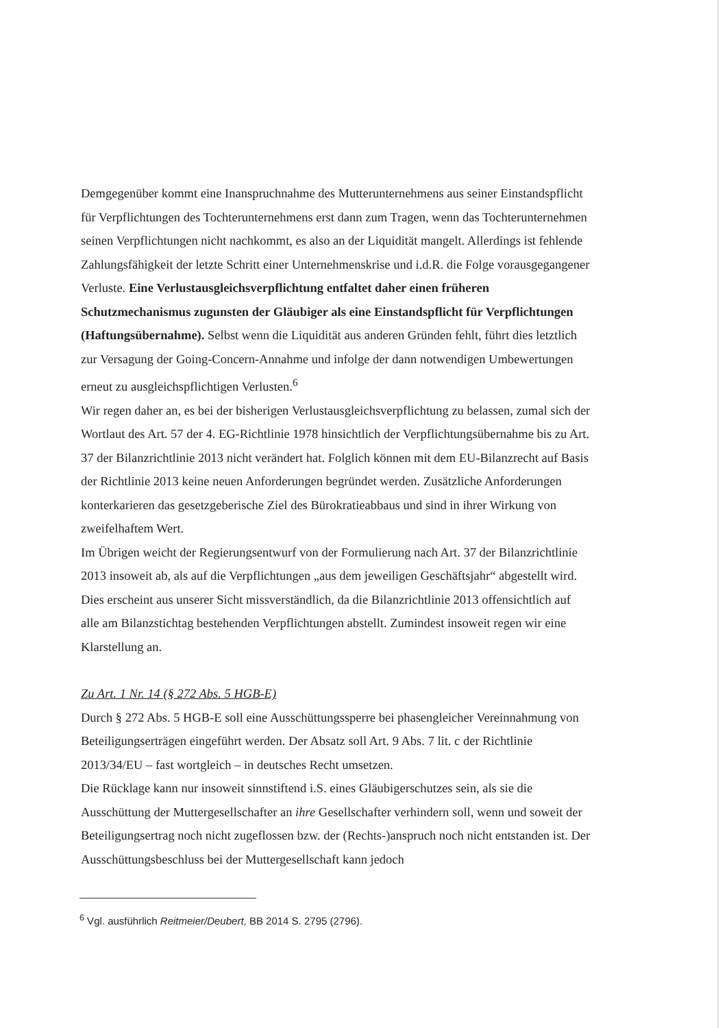Demgegenüber kommt eine Inanspruchnahme des Mutterunternehmens aus seiner Einstandspflicht für Verpflichtungen des Tochterunternehmens erst dann zum Tragen, wenn das Tochterunternehmen seinen Verpflichtungen nicht nachkommt, es also an der Liquidität mangelt. Allerdings ist fehlende Zahlungsfähigkeit der letzte Schritt einer Unternehmenskrise und i.d.R. die Folge vorausgegangener Verluste. Eine Verlustausgleichsverpflichtung entfaltet daher einen früheren Schutzmechanismus zugunsten der Gläubiger als eine Einstandspflicht für Verpflichtungen (Haftungsübernahme). Selbst wenn die Liquidität aus anderen Gründen fehlt, führt dies letztlich zur Versagung der Going-Concern-Annahme und infolge der dann notwendigen Umbewertungen erneut zu ausgleichspflichtigen Verlusten.<sup>6</sup>
Wir regen daher an, es bei der bisherigen Verlustausgleichsverpflichtung zu belassen, zumal sich der Wortlaut des Art. 57 der 4. EG-Richtlinie 1978 hinsichtlich der Verpflichtungsübernahme bis zu Art. 37 der Bilanzrichtlinie 2013 nicht verändert hat. Folglich können mit dem EU-Bilanzrecht auf Basis der Richtlinie 2013 keine neuen Anforderungen begründet werden. Zusätzliche Anforderungen konterkarieren das gesetzgeberische Ziel des Bürokratieabbaus und sind in ihrer Wirkung von zweifelhaftem Wert.
Im Übrigen weicht der Regierungsentwurf von der Formulierung nach Art. 37 der Bilanzrichtlinie 2013 insoweit ab, als auf die Verpflichtungen „aus dem jeweiligen Geschäftsjahr“ abgestellt wird. Dies erscheint aus unserer Sicht missverständlich, da die Bilanzrichtlinie 2013 offensichtlich auf alle am Bilanzstichtag bestehenden Verpflichtungen abstellt. Zumindest insoweit regen wir eine Klarstellung an.
Zu Art. 1 Nr. 14 (§ 272 Abs. 5 HGB-E)
Durch § 272 Abs. 5 HGB-E soll eine Ausschüttungssperre bei phasengleicher Vereinnahmung von Beteiligungserträgen eingeführt werden. Der Absatz soll Art. 9 Abs. 7 lit. c der Richtlinie 2013/34/EU – fast wortgleich – in deutsches Recht umsetzen.
Die Rücklage kann nur insoweit sinnstiftend i.S. eines Gläubigerschutzes sein, als sie die Ausschüttung der Muttergesellschafter an ihre Gesellschafter verhindern soll, wenn und soweit der Beteiligungsertrag noch nicht zugeflossen bzw. der (Rechts-)anspruch noch nicht entstanden ist. Der Ausschüttungsbeschluss bei der Muttergesellschaft kann jedoch
<sup>6</sup> Vgl. ausführlich Reitmeier/Deubert, BB 2014 S. 2795 (2796).